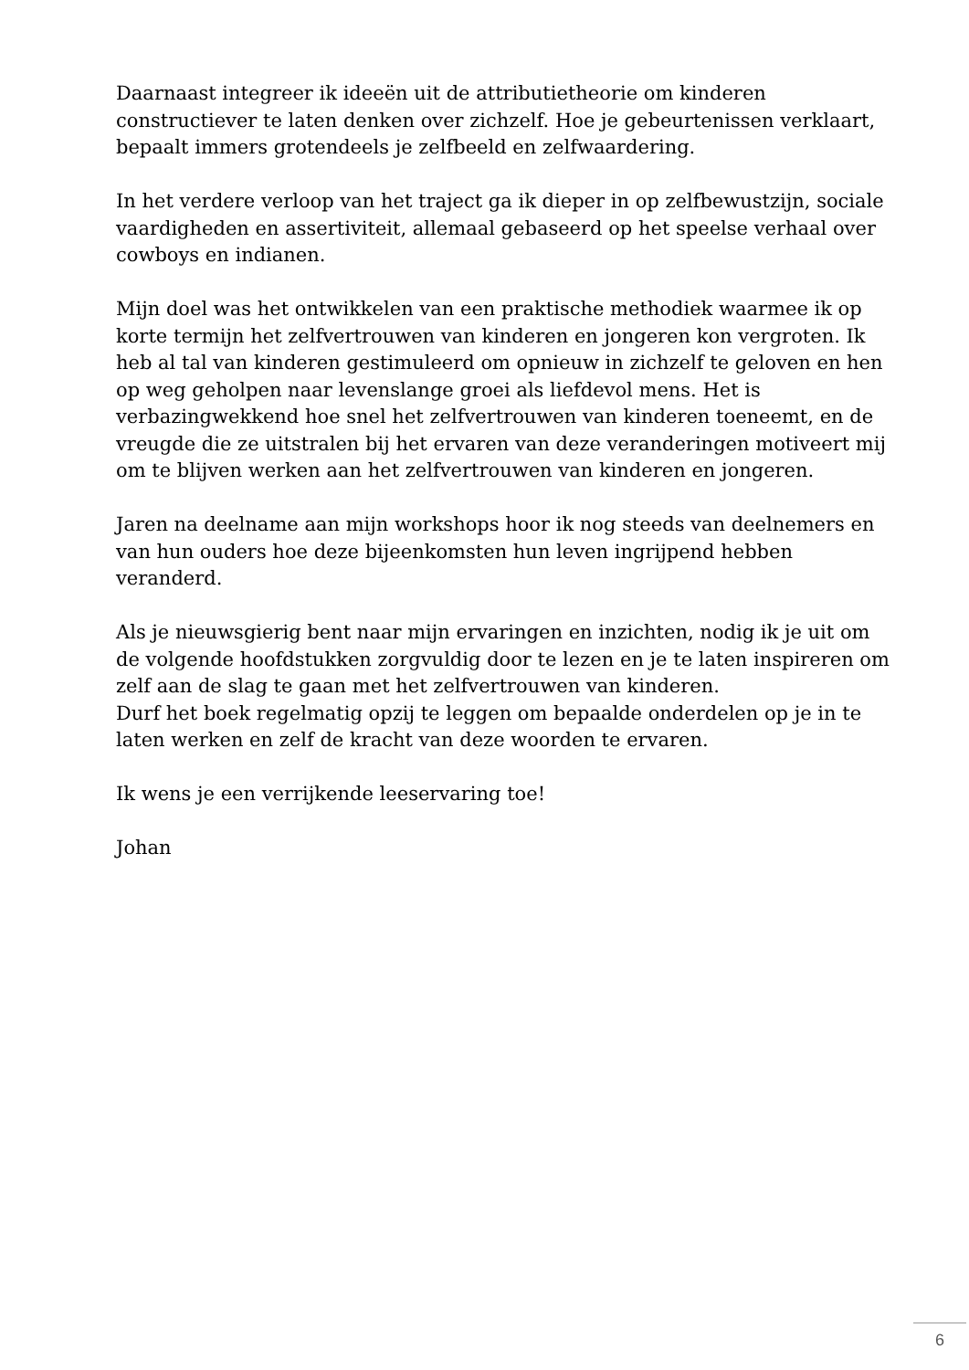Daarnaast integreer ik ideeën uit de attributietheorie om kinderen constructiever te laten denken over zichzelf. Hoe je gebeurtenissen verklaart, bepaalt immers grotendeels je zelfbeeld en zelfwaardering.
In het verdere verloop van het traject ga ik dieper in op zelfbewustzijn, sociale vaardigheden en assertiviteit, allemaal gebaseerd op het speelse verhaal over cowboys en indianen.
Mijn doel was het ontwikkelen van een praktische methodiek waarmee ik op korte termijn het zelfvertrouwen van kinderen en jongeren kon vergroten. Ik heb al tal van kinderen gestimuleerd om opnieuw in zichzelf te geloven en hen op weg geholpen naar levenslange groei als liefdevol mens. Het is verbazingwekkend hoe snel het zelfvertrouwen van kinderen toeneemt, en de vreugde die ze uitstralen bij het ervaren van deze veranderingen motiveert mij om te blijven werken aan het zelfvertrouwen van kinderen en jongeren.
Jaren na deelname aan mijn workshops hoor ik nog steeds van deelnemers en van hun ouders hoe deze bijeenkomsten hun leven ingrijpend hebben veranderd.
Als je nieuwsgierig bent naar mijn ervaringen en inzichten, nodig ik je uit om de volgende hoofdstukken zorgvuldig door te lezen en je te laten inspireren om zelf aan de slag te gaan met het zelfvertrouwen van kinderen.
Durf het boek regelmatig opzij te leggen om bepaalde onderdelen op je in te laten werken en zelf de kracht van deze woorden te ervaren.
Ik wens je een verrijkende leeservaring toe!
Johan
6